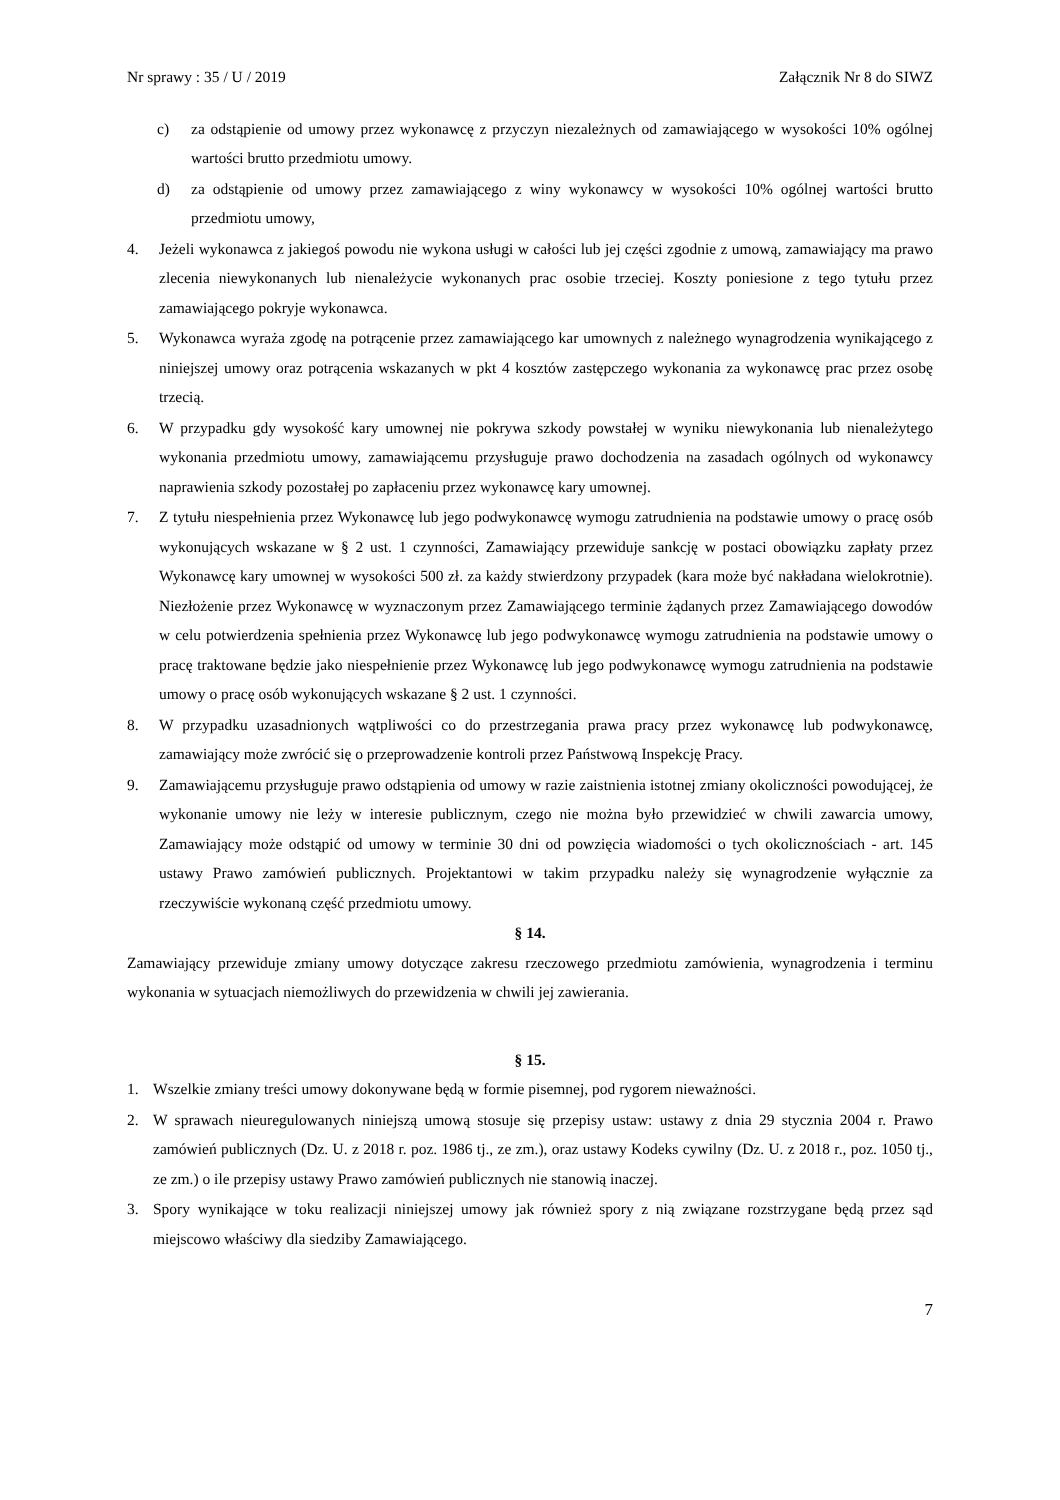Nr sprawy : 35 / U / 2019 Załącznik Nr 8 do SIWZ
c) za odstąpienie od umowy przez wykonawcę z przyczyn niezależnych od zamawiającego w wysokości 10% ogólnej wartości brutto przedmiotu umowy.
d) za odstąpienie od umowy przez zamawiającego z winy wykonawcy w wysokości 10% ogólnej wartości brutto przedmiotu umowy,
4. Jeżeli wykonawca z jakiegoś powodu nie wykona usługi w całości lub jej części zgodnie z umową, zamawiający ma prawo zlecenia niewykonanych lub nienależycie wykonanych prac osobie trzeciej. Koszty poniesione z tego tytułu przez zamawiającego pokryje wykonawca.
5. Wykonawca wyraża zgodę na potrącenie przez zamawiającego kar umownych z należnego wynagrodzenia wynikającego z niniejszej umowy oraz potrącenia wskazanych w pkt 4 kosztów zastępczego wykonania za wykonawcę prac przez osobę trzecią.
6. W przypadku gdy wysokość kary umownej nie pokrywa szkody powstałej w wyniku niewykonania lub nienależytego wykonania przedmiotu umowy, zamawiającemu przysługuje prawo dochodzenia na zasadach ogólnych od wykonawcy naprawienia szkody pozostałej po zapłaceniu przez wykonawcę kary umownej.
7. Z tytułu niespełnienia przez Wykonawcę lub jego podwykonawcę wymogu zatrudnienia na podstawie umowy o pracę osób wykonujących wskazane w § 2 ust. 1 czynności, Zamawiający przewiduje sankcję w postaci obowiązku zapłaty przez Wykonawcę kary umownej w wysokości 500 zł. za każdy stwierdzony przypadek (kara może być nakładana wielokrotnie). Niezłożenie przez Wykonawcę w wyznaczonym przez Zamawiającego terminie żądanych przez Zamawiającego dowodów w celu potwierdzenia spełnienia przez Wykonawcę lub jego podwykonawcę wymogu zatrudnienia na podstawie umowy o pracę traktowane będzie jako niespełnienie przez Wykonawcę lub jego podwykonawcę wymogu zatrudnienia na podstawie umowy o pracę osób wykonujących wskazane § 2 ust. 1 czynności.
8. W przypadku uzasadnionych wątpliwości co do przestrzegania prawa pracy przez wykonawcę lub podwykonawcę, zamawiający może zwrócić się o przeprowadzenie kontroli przez Państwową Inspekcję Pracy.
9. Zamawiającemu przysługuje prawo odstąpienia od umowy w razie zaistnienia istotnej zmiany okoliczności powodującej, że wykonanie umowy nie leży w interesie publicznym, czego nie można było przewidzieć w chwili zawarcia umowy, Zamawiający może odstąpić od umowy w terminie 30 dni od powzięcia wiadomości o tych okolicznościach - art. 145 ustawy Prawo zamówień publicznych. Projektantowi w takim przypadku należy się wynagrodzenie wyłącznie za rzeczywiście wykonaną część przedmiotu umowy.
§ 14.
Zamawiający przewiduje zmiany umowy dotyczące zakresu rzeczowego przedmiotu zamówienia, wynagrodzenia i terminu wykonania w sytuacjach niemożliwych do przewidzenia w chwili jej zawierania.
§ 15.
1. Wszelkie zmiany treści umowy dokonywane będą w formie pisemnej, pod rygorem nieważności.
2. W sprawach nieuregulowanych niniejszą umową stosuje się przepisy ustaw: ustawy z dnia 29 stycznia 2004 r. Prawo zamówień publicznych (Dz. U. z 2018 r. poz. 1986 tj., ze zm.), oraz ustawy Kodeks cywilny (Dz. U. z 2018 r., poz. 1050 tj., ze zm.) o ile przepisy ustawy Prawo zamówień publicznych nie stanowią inaczej.
3. Spory wynikające w toku realizacji niniejszej umowy jak również spory z nią związane rozstrzygane będą przez sąd miejscowo właściwy dla siedziby Zamawiającego.
7